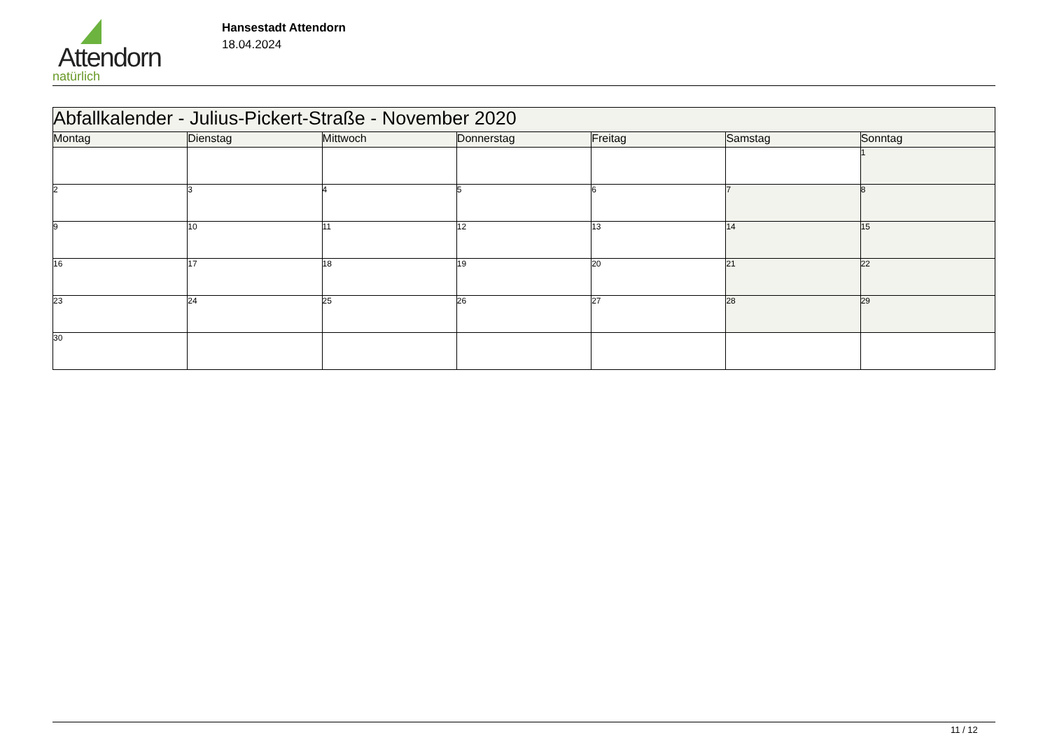Attendorn
natürlich
Hansestadt Attendorn
18.04.2024
| Abfallkalender - Julius-Pickert-Straße - November 2020 | | | | | | |
| Montag | Dienstag | Mittwoch | Donnerstag | Freitag | Samstag | Sonntag |
| | | | | | | 1 |
| 2 | 3 | 4 | 5 | 6 | 7 | 8 |
| 9 | 10 | 11 | 12 | 13 | 14 | 15 |
| 16 | 17 | 18 | 19 | 20 | 21 | 22 |
| 23 | 24 | 25 | 26 | 27 | 28 | 29 |
| 30 | | | | | | |
11 / 12